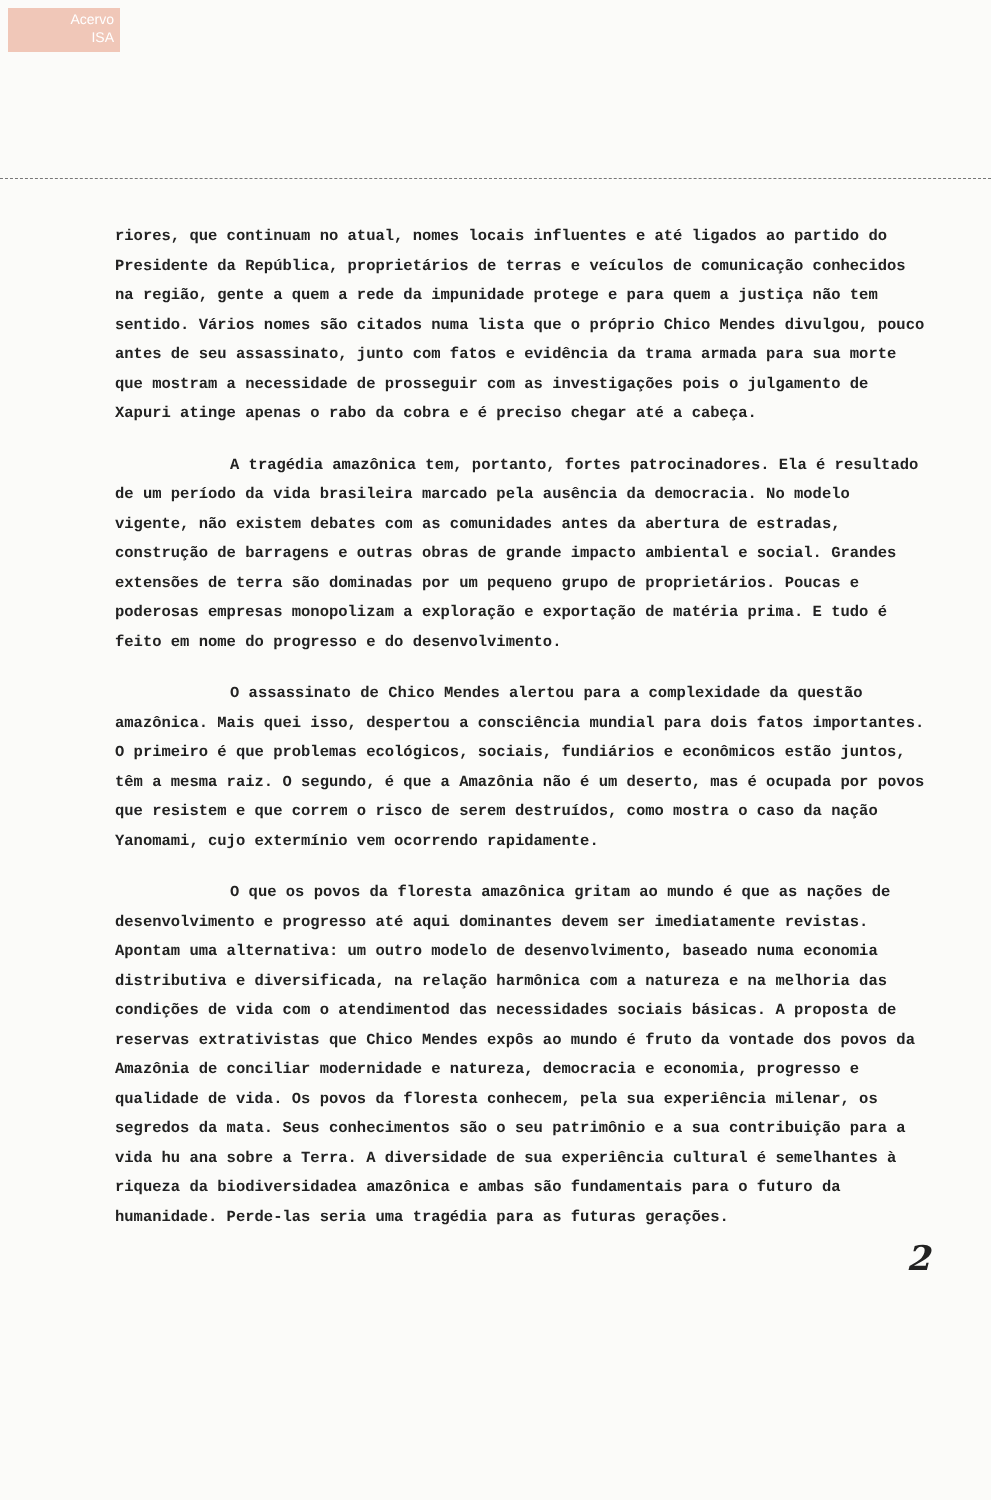Acervo
ISA
riores, que continuam no atual, nomes locais influentes e até ligados ao partido do Presidente da República, proprietários de terras e veículos de comunicação conhecidos na região, gente a quem a rede da impunidade protege e para quem a justiça não tem sentido. Vários nomes são citados numa lista que o próprio Chico Mendes divulgou, pouco antes de seu assassinato, junto com fatos e evidência da trama armada para sua morte que mostram a necessidade de prosseguir com as investigações pois o julgamento de Xapuri atinge apenas o rabo da cobra e é preciso chegar até a cabeça.
A tragédia amazônica tem, portanto, fortes patrocinadores. Ela é resultado de um período da vida brasileira marcado pela ausência da democracia. No modelo vigente, não existem debates com as comunidades antes da abertura de estradas, construção de barragens e outras obras de grande impacto ambiental e social. Grandes extensões de terra são dominadas por um pequeno grupo de proprietários. Poucas e poderosas empresas monopolizam a exploração e exportação de matéria prima. E tudo é feito em nome do progresso e do desenvolvimento.
O assassinato de Chico Mendes alertou para a complexidade da questão amazônica. Mais quei isso, despertou a consciência mundial para dois fatos importantes. O primeiro é que problemas ecológicos, sociais, fundiários e econômicos estão juntos, têm a mesma raiz. O segundo, é que a Amazônia não é um deserto, mas é ocupada por povos que resistem e que correm o risco de serem destruídos, como mostra o caso da nação Yanomami, cujo extermínio vem ocorrendo rapidamente.
O que os povos da floresta amazônica gritam ao mundo é que as nações de desenvolvimento e progresso até aqui dominantes devem ser imediatamente revistas. Apontam uma alternativa: um outro modelo de desenvolvimento, baseado numa economia distributiva e diversificada, na relação harmônica com a natureza e na melhoria das condições de vida com o atendimentod das necessidades sociais básicas. A proposta de reservas extrativistas que Chico Mendes expôs ao mundo é fruto da vontade dos povos da Amazônia de conciliar modernidade e natureza, democracia e economia, progresso e qualidade de vida. Os povos da floresta conhecem, pela sua experiência milenar, os segredos da mata. Seus conhecimentos são o seu patrimônio e a sua contribuição para a vida hu ana sobre a Terra. A diversidade de sua experiência cultural é semelhantes à riqueza da biodiversidadea amazônica e ambas são fundamentais para o futuro da humanidade. Perde-las seria uma tragédia para as futuras gerações.
2